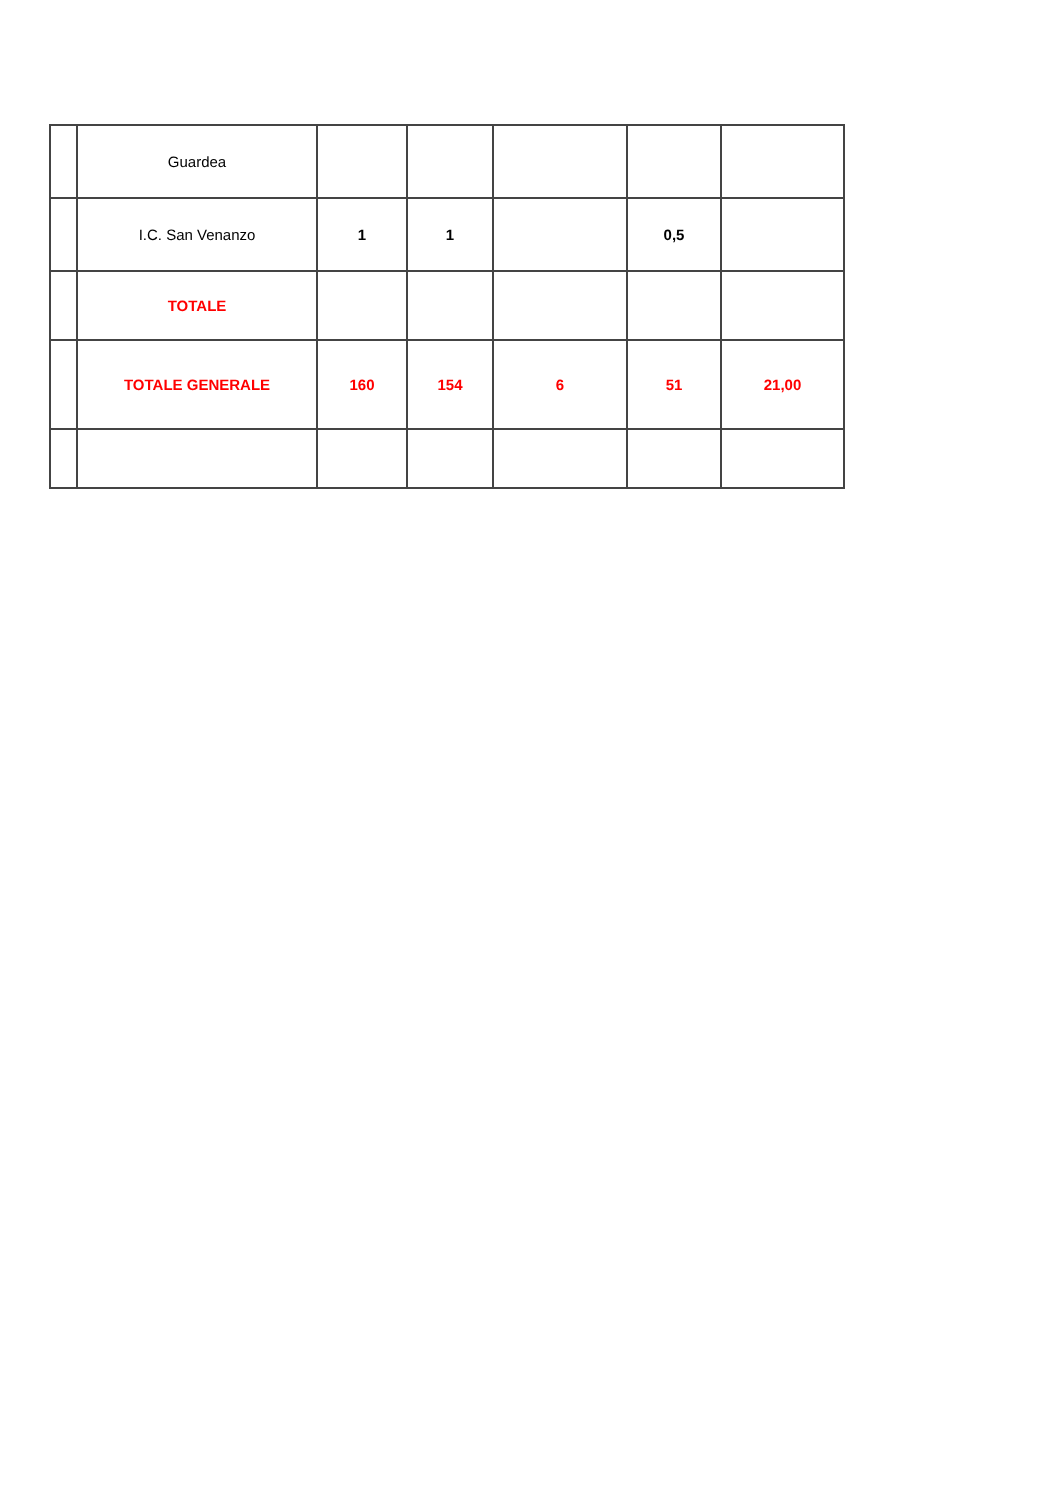| | Guardea | | | | | |
| | I.C. San Venanzo | 1 | 1 | | 0,5 | |
| | TOTALE | | | | | |
| | TOTALE GENERALE | 160 | 154 | 6 | 51 | 21,00 |